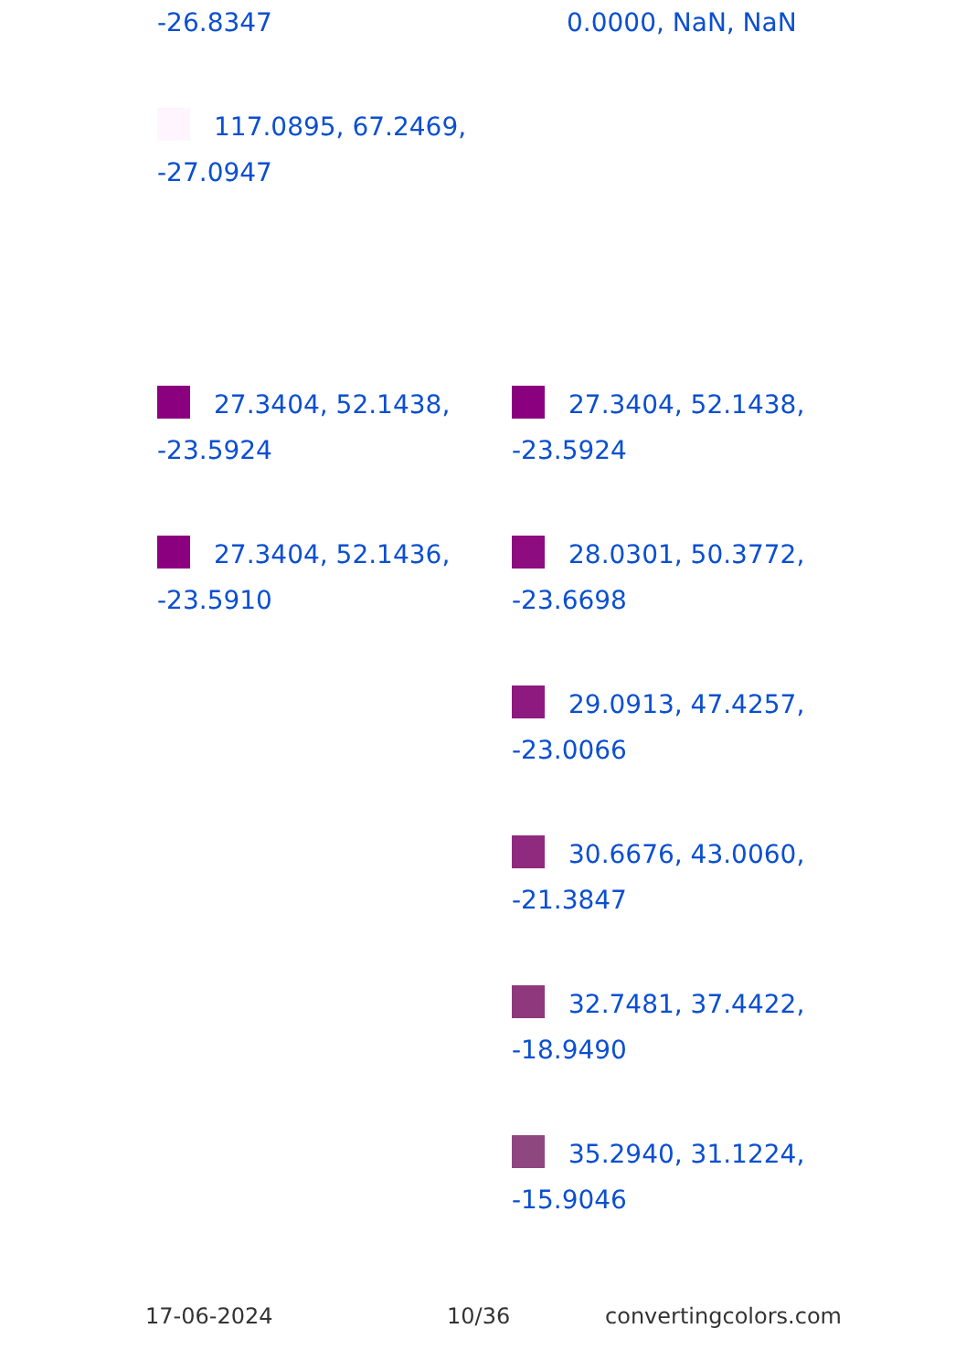-26.8347 0.0000, NaN, NaN
117.0895, 67.2469, -27.0947
27.3404, 52.1438, -23.5924
27.3404, 52.1438, -23.5924
27.3404, 52.1436, -23.5910
28.0301, 50.3772, -23.6698
29.0913, 47.4257, -23.0066
30.6676, 43.0060, -21.3847
32.7481, 37.4422, -18.9490
35.2940, 31.1224, -15.9046
17-06-2024 10/36 convertingcolors.com